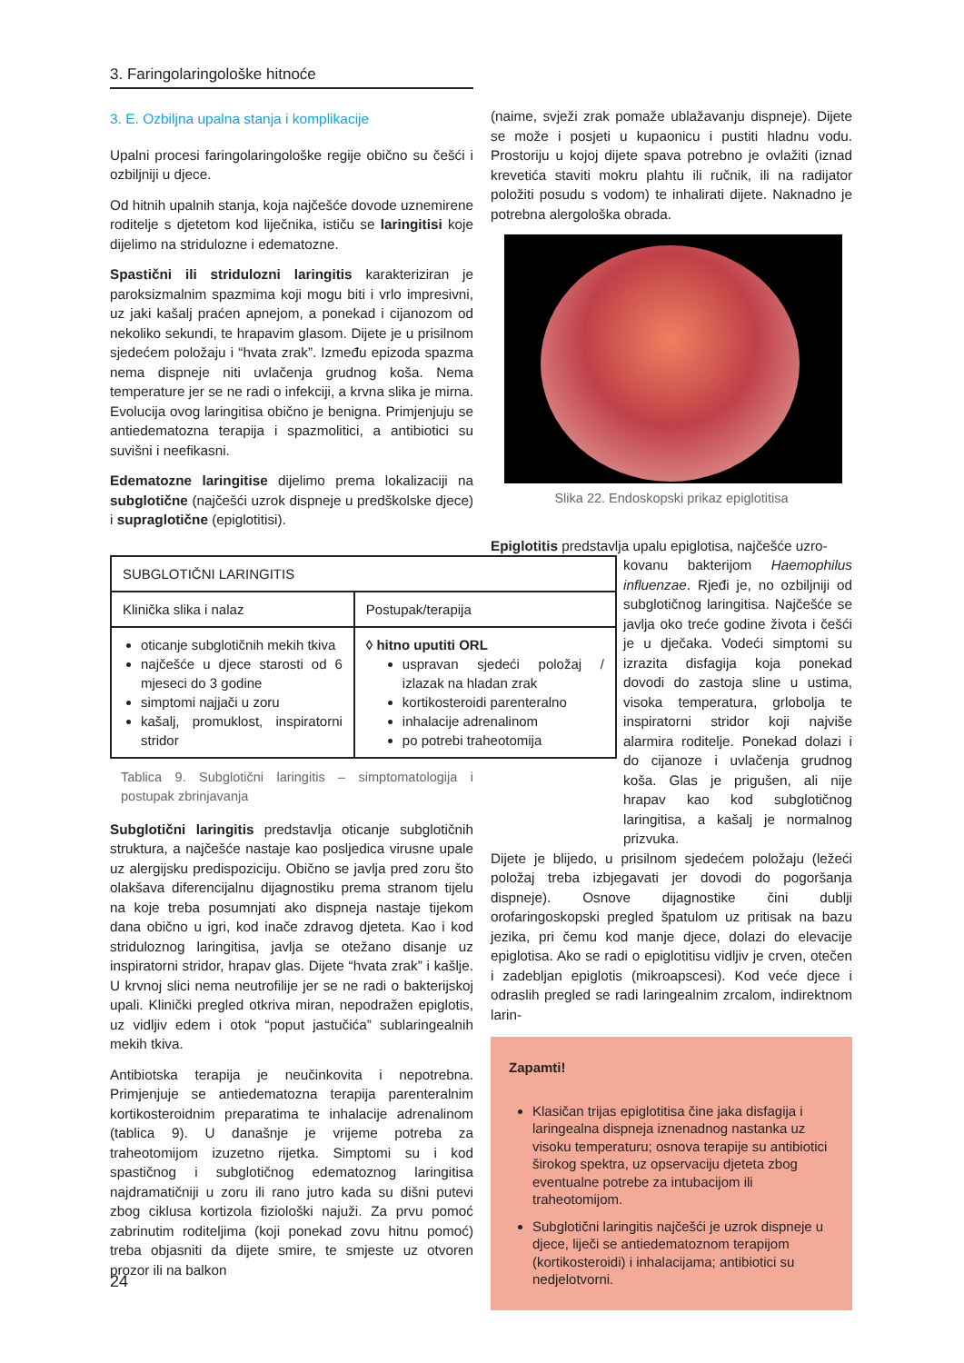3. Faringolaringološke hitnoće
3. E. Ozbiljna upalna stanja i komplikacije
Upalni procesi faringolaringološke regije obično su češći i ozbiljniji u djece.
Od hitnih upalnih stanja, koja najčešće dovode uznemirene roditelje s djetetom kod liječnika, ističu se laringitisi koje dijelimo na stridulozne i edematozne.
Spastični ili stridulozni laringitis karakteriziran je paroksizmalnim spazmima koji mogu biti i vrlo impresivni, uz jaki kašalj praćen apnejom, a ponekad i cijanozom od nekoliko sekundi, te hrapavim glasom. Dijete je u prisilnom sjedećem položaju i “hvata zrak”. Između epizoda spazma nema dispneje niti uvlačenja grudnog koša. Nema temperature jer se ne radi o infekciji, a krvna slika je mirna. Evolucija ovog laringitisa obično je benigna. Primjenjuju se antiedematozna terapija i spazmolitici, a antibiotici su suvišni i neefikasni.
Edematozne laringitise dijelimo prema lokalizaciji na subglotične (najčešći uzrok dispneje u predškolske djece) i supraglotične (epiglotitisi).
| SUBGLOTIČNI LARINGITIS | |
| Klinička slika i nalaz | Postupak/terapija |
| oticanje subglotičnih mekih tkiva najčešće u djece starosti od 6 mjeseci do 3 godine simptomi najjači u zoru kašalj, promuklost, inspiratorni stridor | ◊ hitno uputiti ORL uspravan sjedeći položaj / izlazak na hladan zrak kortikosteroidi parenteralno inhalacije adrenalinom po potrebi traheotomija |
Tablica 9. Subglotični laringitis – simptomatologija i postupak zbrinjavanja
Subglotični laringitis predstavlja oticanje subglotičnih struktura, a najčešće nastaje kao posljedica virusne upale uz alergijsku predispoziciju. Obično se javlja pred zoru što olakšava diferencijalnu dijagnostiku prema stranom tijelu na koje treba posumnjati ako dispneja nastaje tijekom dana obično u igri, kod inače zdravog djeteta. Kao i kod striduloznog laringitisa, javlja se otežano disanje uz inspiratorni stridor, hrapav glas. Dijete “hvata zrak” i kašlje. U krvnoj slici nema neutrofilije jer se ne radi o bakterijskoj upali. Klinički pregled otkriva miran, nepodražen epiglotis, uz vidljiv edem i otok “poput jastučića” sublaringealnih mekih tkiva.
Antibiotska terapija je neučinkovita i nepotrebna. Primjenjuje se antiedematozna terapija parenteralnim kortikosteroidnim preparatima te inhalacije adrenalinom (tablica 9). U današnje je vrijeme potreba za traheotomijom izuzetno rijetka. Simptomi su i kod spastičnog i subglotičnog edematoznog laringitisa najdramatičniji u zoru ili rano jutro kada su dišni putevi zbog ciklusa kortizola fiziološki najuži. Za prvu pomoć zabrinutim roditeljima (koji ponekad zovu hitnu pomoć) treba objasniti da dijete smire, te smjeste uz otvoren prozor ili na balkon
(naime, svježi zrak pomaže ublažavanju dispneje). Dijete se može i posjeti u kupaonicu i pustiti hladnu vodu. Prostoriju u kojoj dijete spava potrebno je ovlažiti (iznad krevetića staviti mokru plahtu ili ručnik, ili na radijator položiti posudu s vodom) te inhalirati dijete. Naknadno je potrebna alergološka obrada.
Slika 22. Endoskopski prikaz epiglotitisa
Epiglotitis predstavlja upalu epiglotisa, najčešće uzro-
kovanu bakterijom Haemophilus influenzae. Rjeđi je, no ozbiljniji od subglotičnog laringitisa. Najčešće se javlja oko treće godine života i češći je u dječaka. Vodeći simptomi su izrazita disfagija koja ponekad dovodi do zastoja sline u ustima, visoka temperatura, grlobolja te inspiratorni stridor koji najviše alarmira roditelje. Ponekad dolazi i do cijanoze i uvlačenja grudnog koša. Glas je prigušen, ali nije hrapav kao kod subglotičnog laringitisa, a kašalj je normalnog prizvuka.
Dijete je blijedo, u prisilnom sjedećem položaju (ležeći položaj treba izbjegavati jer dovodi do pogoršanja dispneje). Osnove dijagnostike čini dublji orofaringoskopski pregled špatulom uz pritisak na bazu jezika, pri čemu kod manje djece, dolazi do elevacije epiglotisa. Ako se radi o epiglotitisu vidljiv je crven, otečen i zadebljan epiglotis (mikroapscesi). Kod veće djece i odraslih pregled se radi laringealnim zrcalom, indirektnom larin-
Zapamti!
Klasičan trijas epiglotitisa čine jaka disfagija i laringealna dispneja iznenadnog nastanka uz visoku temperaturu; osnova terapije su antibiotici širokog spektra, uz opservaciju djeteta zbog eventualne potrebe za intubacijom ili traheotomijom.
Subglotični laringitis najčešći je uzrok dispneje u djece, liječi se antiedematoznom terapijom (kortikosteroidi) i inhalacijama; antibiotici su nedjelotvorni.
24